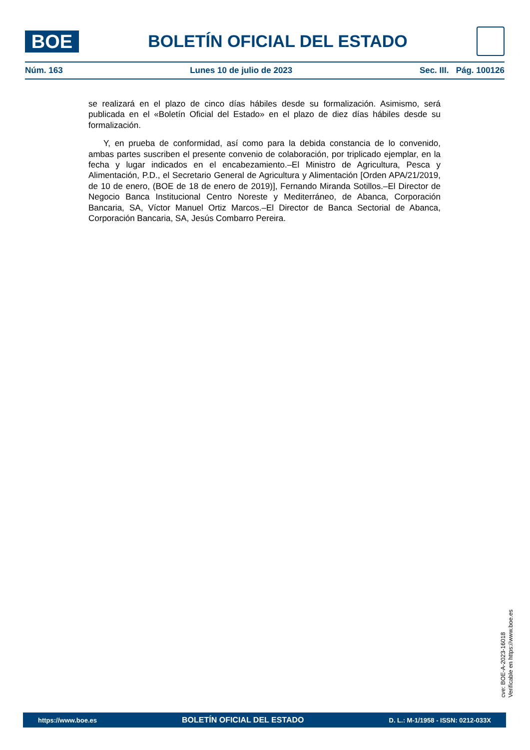BOE
BOLETÍN OFICIAL DEL ESTADO
Núm. 163 Lunes 10 de julio de 2023 Sec. III. Pág. 100126
se realizará en el plazo de cinco días hábiles desde su formalización. Asimismo, será publicada en el «Boletín Oficial del Estado» en el plazo de diez días hábiles desde su formalización.
Y, en prueba de conformidad, así como para la debida constancia de lo convenido, ambas partes suscriben el presente convenio de colaboración, por triplicado ejemplar, en la fecha y lugar indicados en el encabezamiento.–El Ministro de Agricultura, Pesca y Alimentación, P.D., el Secretario General de Agricultura y Alimentación [Orden APA/21/2019, de 10 de enero, (BOE de 18 de enero de 2019)], Fernando Miranda Sotillos.–El Director de Negocio Banca Institucional Centro Noreste y Mediterráneo, de Abanca, Corporación Bancaria, SA, Víctor Manuel Ortiz Marcos.–El Director de Banca Sectorial de Abanca, Corporación Bancaria, SA, Jesús Combarro Pereira.
cve: BOE-A-2023-16018
Verificable en https://www.boe.es
https://www.boe.es BOLETÍN OFICIAL DEL ESTADO D. L.: M-1/1958 - ISSN: 0212-033X